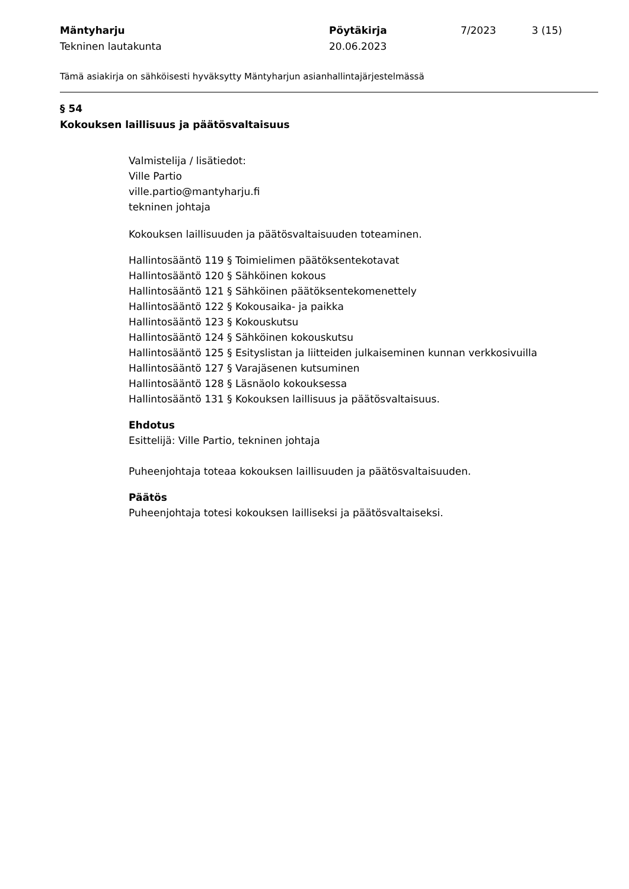Mäntyharju
Tekninen lautakunta
Pöytäkirja
20.06.2023
7/2023 3 (15)
Tämä asiakirja on sähköisesti hyväksytty Mäntyharjun asianhallintajärjestelmässä
§ 54
Kokouksen laillisuus ja päätösvaltaisuus
Valmistelija / lisätiedot:
Ville Partio
ville.partio@mantyharju.fi
tekninen johtaja
Kokouksen laillisuuden ja päätösvaltaisuuden toteaminen.
Hallintosääntö 119 § Toimielimen päätöksentekotavat
Hallintosääntö 120 § Sähköinen kokous
Hallintosääntö 121 § Sähköinen päätöksentekomenettely
Hallintosääntö 122 § Kokousaika- ja paikka
Hallintosääntö 123 § Kokouskutsu
Hallintosääntö 124 § Sähköinen kokouskutsu
Hallintosääntö 125 § Esityslistan ja liitteiden julkaiseminen kunnan verkkosivuilla
Hallintosääntö 127 § Varajäsenen kutsuminen
Hallintosääntö 128 § Läsnäolo kokouksessa
Hallintosääntö 131 § Kokouksen laillisuus ja päätösvaltaisuus.
Ehdotus
Esittelijä: Ville Partio, tekninen johtaja
Puheenjohtaja toteaa kokouksen laillisuuden ja päätösvaltaisuuden.
Päätös
Puheenjohtaja totesi kokouksen lailliseksi ja päätösvaltaiseksi.